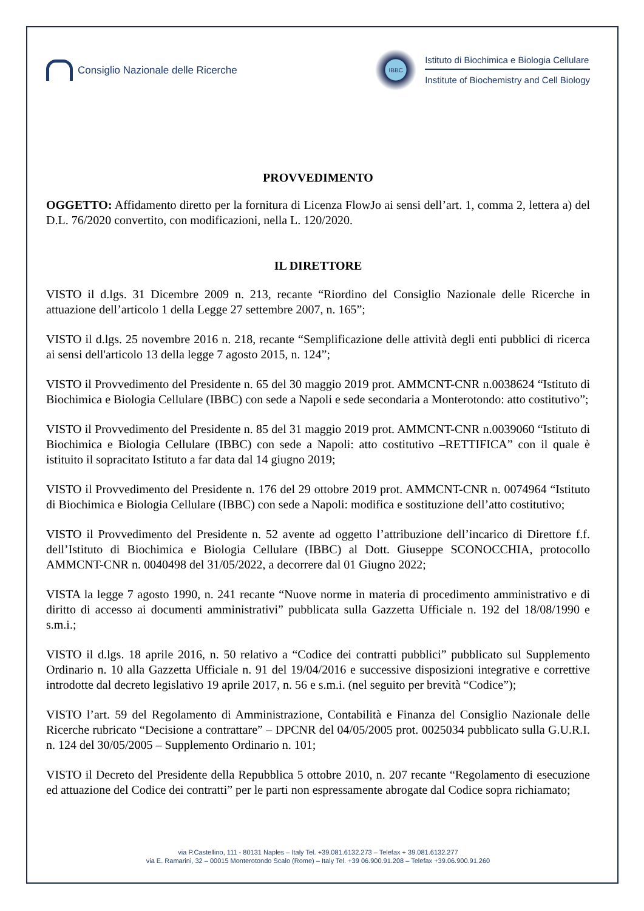Consiglio Nazionale delle Ricerche
IBBC
Istituto di Biochimica e Biologia Cellulare
Institute of Biochemistry and Cell Biology
PROVVEDIMENTO
OGGETTO: Affidamento diretto per la fornitura di Licenza FlowJo ai sensi dell’art. 1, comma 2, lettera a) del D.L. 76/2020 convertito, con modificazioni, nella L. 120/2020.
IL DIRETTORE
VISTO il d.lgs. 31 Dicembre 2009 n. 213, recante “Riordino del Consiglio Nazionale delle Ricerche in attuazione dell’articolo 1 della Legge 27 settembre 2007, n. 165”;
VISTO il d.lgs. 25 novembre 2016 n. 218, recante “Semplificazione delle attività degli enti pubblici di ricerca ai sensi dell'articolo 13 della legge 7 agosto 2015, n. 124”;
VISTO il Provvedimento del Presidente n. 65 del 30 maggio 2019 prot. AMMCNT-CNR n.0038624 “Istituto di Biochimica e Biologia Cellulare (IBBC) con sede a Napoli e sede secondaria a Monterotondo: atto costitutivo”;
VISTO il Provvedimento del Presidente n. 85 del 31 maggio 2019 prot. AMMCNT-CNR n.0039060 “Istituto di Biochimica e Biologia Cellulare (IBBC) con sede a Napoli: atto costitutivo –RETTIFICA” con il quale è istituito il sopracitato Istituto a far data dal 14 giugno 2019;
VISTO il Provvedimento del Presidente n. 176 del 29 ottobre 2019 prot. AMMCNT-CNR n. 0074964 “Istituto di Biochimica e Biologia Cellulare (IBBC) con sede a Napoli: modifica e sostituzione dell’atto costitutivo;
VISTO il Provvedimento del Presidente n. 52 avente ad oggetto l’attribuzione dell’incarico di Direttore f.f. dell’Istituto di Biochimica e Biologia Cellulare (IBBC) al Dott. Giuseppe SCONOCCHIA, protocollo AMMCNT-CNR n. 0040498 del 31/05/2022, a decorrere dal 01 Giugno 2022;
VISTA la legge 7 agosto 1990, n. 241 recante “Nuove norme in materia di procedimento amministrativo e di diritto di accesso ai documenti amministrativi” pubblicata sulla Gazzetta Ufficiale n. 192 del 18/08/1990 e s.m.i.;
VISTO il d.lgs. 18 aprile 2016, n. 50 relativo a “Codice dei contratti pubblici” pubblicato sul Supplemento Ordinario n. 10 alla Gazzetta Ufficiale n. 91 del 19/04/2016 e successive disposizioni integrative e correttive introdotte dal decreto legislativo 19 aprile 2017, n. 56 e s.m.i. (nel seguito per brevità “Codice”);
VISTO l’art. 59 del Regolamento di Amministrazione, Contabilità e Finanza del Consiglio Nazionale delle Ricerche rubricato “Decisione a contrattare” – DPCNR del 04/05/2005 prot. 0025034 pubblicato sulla G.U.R.I. n. 124 del 30/05/2005 – Supplemento Ordinario n. 101;
VISTO il Decreto del Presidente della Repubblica 5 ottobre 2010, n. 207 recante “Regolamento di esecuzione ed attuazione del Codice dei contratti” per le parti non espressamente abrogate dal Codice sopra richiamato;
via P.Castellino, 111 - 80131 Naples – Italy Tel. +39.081.6132.273 – Telefax + 39.081.6132.277
via E. Ramarini, 32 – 00015 Monterotondo Scalo (Rome) – Italy Tel. +39 06.900.91.208 – Telefax +39.06.900.91.260